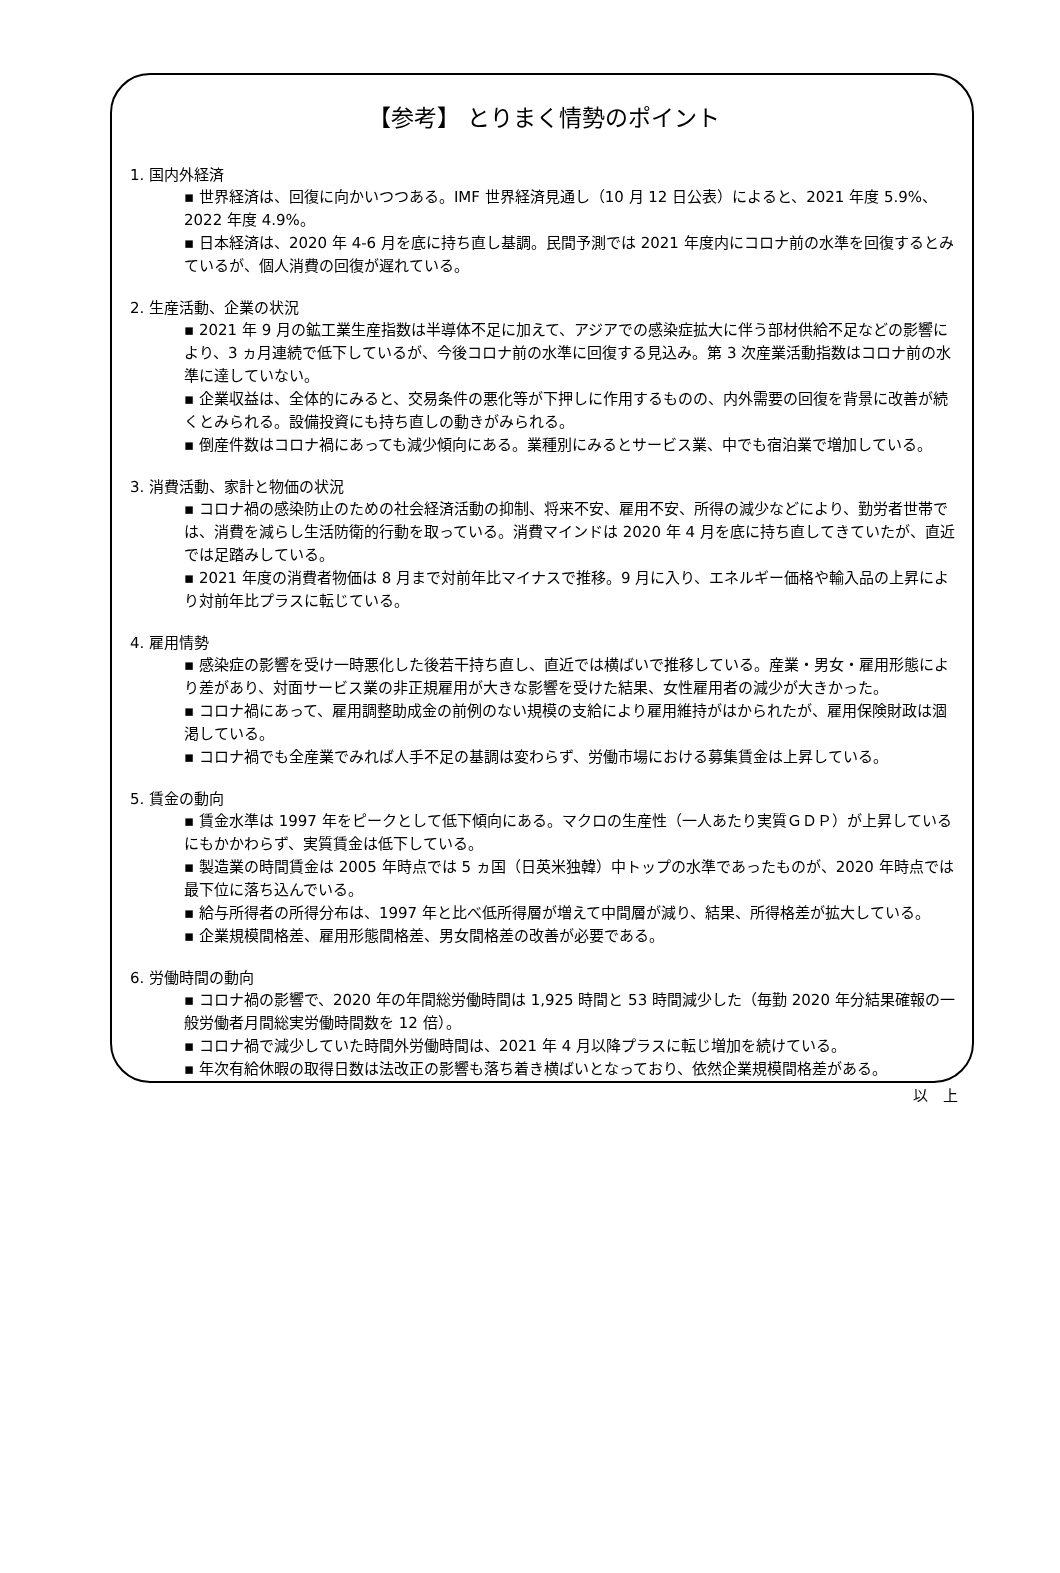【参考】 とりまく情勢のポイント
1. 国内外経済
▪ 世界経済は、回復に向かいつつある。IMF 世界経済見通し（10 月 12 日公表）によると、2021 年度 5.9%、2022 年度 4.9%。
▪ 日本経済は、2020 年 4-6 月を底に持ち直し基調。民間予測では 2021 年度内にコロナ前の水準を回復するとみているが、個人消費の回復が遅れている。
2. 生産活動、企業の状況
▪ 2021 年 9 月の鉱工業生産指数は半導体不足に加えて、アジアでの感染症拡大に伴う部材供給不足などの影響により、3 ヵ月連続で低下しているが、今後コロナ前の水準に回復する見込み。第 3 次産業活動指数はコロナ前の水準に達していない。
▪ 企業収益は、全体的にみると、交易条件の悪化等が下押しに作用するものの、内外需要の回復を背景に改善が続くとみられる。設備投資にも持ち直しの動きがみられる。
▪ 倒産件数はコロナ禍にあっても減少傾向にある。業種別にみるとサービス業、中でも宿泊業で増加している。
3. 消費活動、家計と物価の状況
▪ コロナ禍の感染防止のための社会経済活動の抑制、将来不安、雇用不安、所得の減少などにより、勤労者世帯では、消費を減らし生活防衛的行動を取っている。消費マインドは 2020 年 4 月を底に持ち直してきていたが、直近では足踏みしている。
▪ 2021 年度の消費者物価は 8 月まで対前年比マイナスで推移。9 月に入り、エネルギー価格や輸入品の上昇により対前年比プラスに転じている。
4. 雇用情勢
▪ 感染症の影響を受け一時悪化した後若干持ち直し、直近では横ばいで推移している。産業・男女・雇用形態により差があり、対面サービス業の非正規雇用が大きな影響を受けた結果、女性雇用者の減少が大きかった。
▪ コロナ禍にあって、雇用調整助成金の前例のない規模の支給により雇用維持がはかられたが、雇用保険財政は涸渇している。
▪ コロナ禍でも全産業でみれば人手不足の基調は変わらず、労働市場における募集賃金は上昇している。
5. 賃金の動向
▪ 賃金水準は 1997 年をピークとして低下傾向にある。マクロの生産性（一人あたり実質ＧＤＰ）が上昇しているにもかかわらず、実質賃金は低下している。
▪ 製造業の時間賃金は 2005 年時点では 5 ヵ国（日英米独韓）中トップの水準であったものが、2020 年時点では最下位に落ち込んでいる。
▪ 給与所得者の所得分布は、1997 年と比べ低所得層が増えて中間層が減り、結果、所得格差が拡大している。
▪ 企業規模間格差、雇用形態間格差、男女間格差の改善が必要である。
6. 労働時間の動向
▪ コロナ禍の影響で、2020 年の年間総労働時間は 1,925 時間と 53 時間減少した（毎勤 2020 年分結果確報の一般労働者月間総実労働時間数を 12 倍）。
▪ コロナ禍で減少していた時間外労働時間は、2021 年 4 月以降プラスに転じ増加を続けている。
▪ 年次有給休暇の取得日数は法改正の影響も落ち着き横ばいとなっており、依然企業規模間格差がある。
以　上